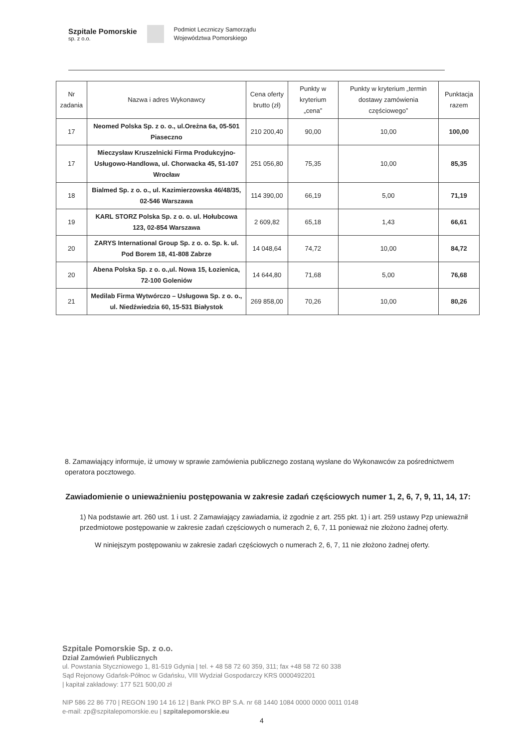Szpitale Pomorskie
sp. z o.o.
Podmiot Leczniczy Samorządu
Województwa Pomorskiego
| Nr zadania | Nazwa i adres Wykonawcy | Cena oferty brutto (zł) | Punkty w kryterium „cena” | Punkty w kryterium „termin dostawy zamówienia częściowego” | Punktacja razem |
| --- | --- | --- | --- | --- | --- |
| 17 | Neomed Polska Sp. z o. o., ul.Oreżna 6a, 05-501 Piaseczno | 210 200,40 | 90,00 | 10,00 | 100,00 |
| 17 | Mieczysław Kruszelnicki Firma Produkcyjno-Usługowo-Handlowa, ul. Chorwacka 45, 51-107 Wrocław | 251 056,80 | 75,35 | 10,00 | 85,35 |
| 18 | Bialmed Sp. z o. o., ul. Kazimierzowska 46/48/35, 02-546 Warszawa | 114 390,00 | 66,19 | 5,00 | 71,19 |
| 19 | KARL STORZ Polska Sp. z o. o. ul. Hołubcowa 123, 02-854 Warszawa | 2 609,82 | 65,18 | 1,43 | 66,61 |
| 20 | ZARYS International Group Sp. z o. o. Sp. k. ul. Pod Borem 18, 41-808 Zabrze | 14 048,64 | 74,72 | 10,00 | 84,72 |
| 20 | Abena Polska Sp. z o. o.,ul. Nowa 15, Łozienica, 72-100 Goleniów | 14 644,80 | 71,68 | 5,00 | 76,68 |
| 21 | Medilab Firma Wytwórczo – Usługowa Sp. z o. o., ul. Niedźwiedzia 60, 15-531 Białystok | 269 858,00 | 70,26 | 10,00 | 80,26 |
8. Zamawiający informuje, iż umowy w sprawie zamówienia publicznego zostaną wysłane do Wykonawców za pośrednictwem operatora pocztowego.
Zawiadomienie o unieważnieniu postępowania w zakresie zadań częściowych numer 1, 2, 6, 7, 9, 11, 14, 17:
1) Na podstawie art. 260 ust. 1 i ust. 2 Zamawiający zawiadamia, iż zgodnie z art. 255 pkt. 1) i art. 259 ustawy Pzp unieważnił przedmiotowe postępowanie w zakresie zadań częściowych o numerach 2, 6, 7, 11 ponieważ nie złożono żadnej oferty.
W niniejszym postępowaniu w zakresie zadań częściowych o numerach 2, 6, 7, 11 nie złożono żadnej oferty.
Szpitale Pomorskie Sp. z o.o.
Dział Zamówień Publicznych
ul. Powstania Styczniowego 1, 81-519 Gdynia | tel. + 48 58 72 60 359, 311; fax +48 58 72 60 338
Sąd Rejonowy Gdańsk-Północ w Gdańsku, VIII Wydział Gospodarczy KRS 0000492201
| kapitał zakładowy: 177 521 500,00 zł
NIP 586 22 86 770 | REGON 190 14 16 12 | Bank PKO BP S.A. nr 68 1440 1084 0000 0000 0011 0148
e-mail: zp@szpitalepomorskie.eu | szpitalepomorskie.eu
4